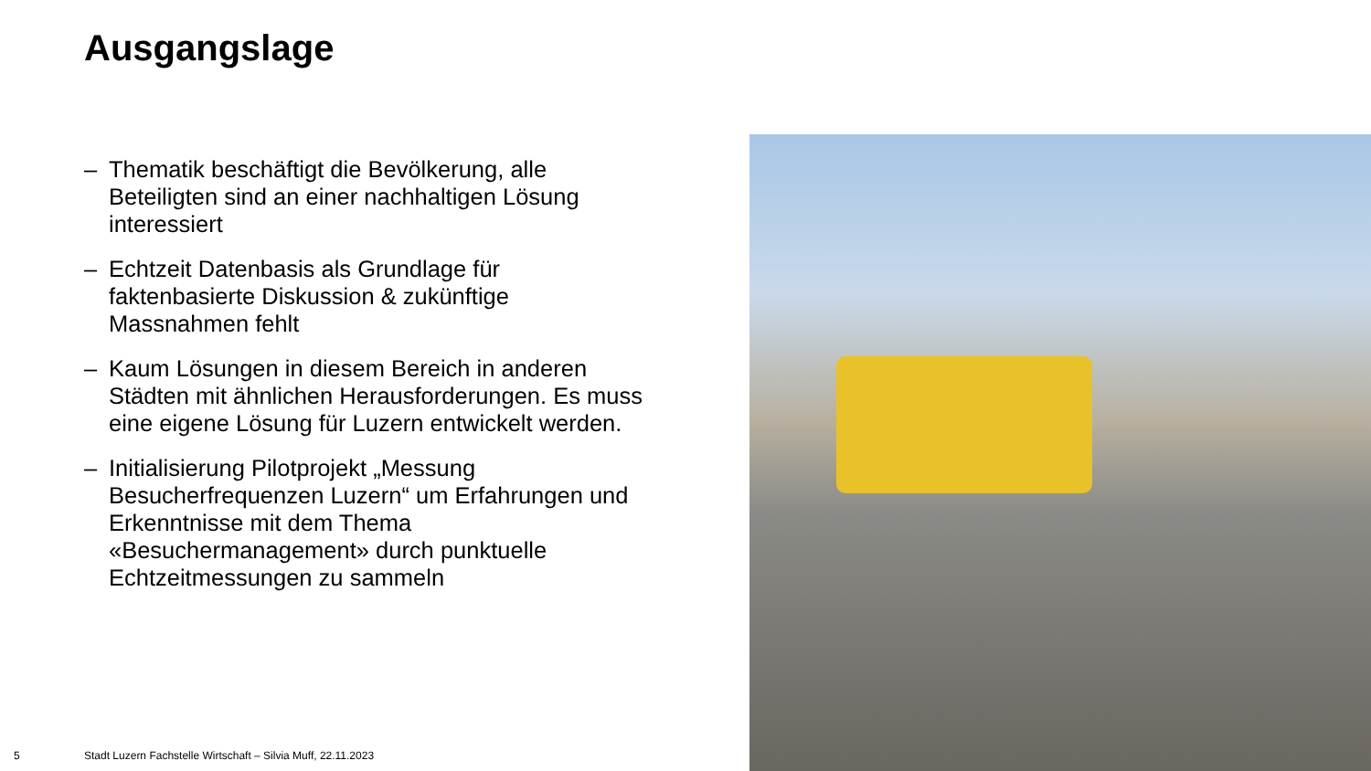Ausgangslage
– Thematik beschäftigt die Bevölkerung, alle Beteiligten sind an einer nachhaltigen Lösung interessiert
– Echtzeit Datenbasis als Grundlage für faktenbasierte Diskussion & zukünftige Massnahmen fehlt
– Kaum Lösungen in diesem Bereich in anderen Städten mit ähnlichen Herausforderungen. Es muss eine eigene Lösung für Luzern entwickelt werden.
– Initialisierung Pilotprojekt „Messung Besucherfrequenzen Luzern“ um Erfahrungen und Erkenntnisse mit dem Thema «Besuchermanagement» durch punktuelle Echtzeitmessungen zu sammeln
5
Stadt Luzern Fachstelle Wirtschaft – Silvia Muff, 22.11.2023